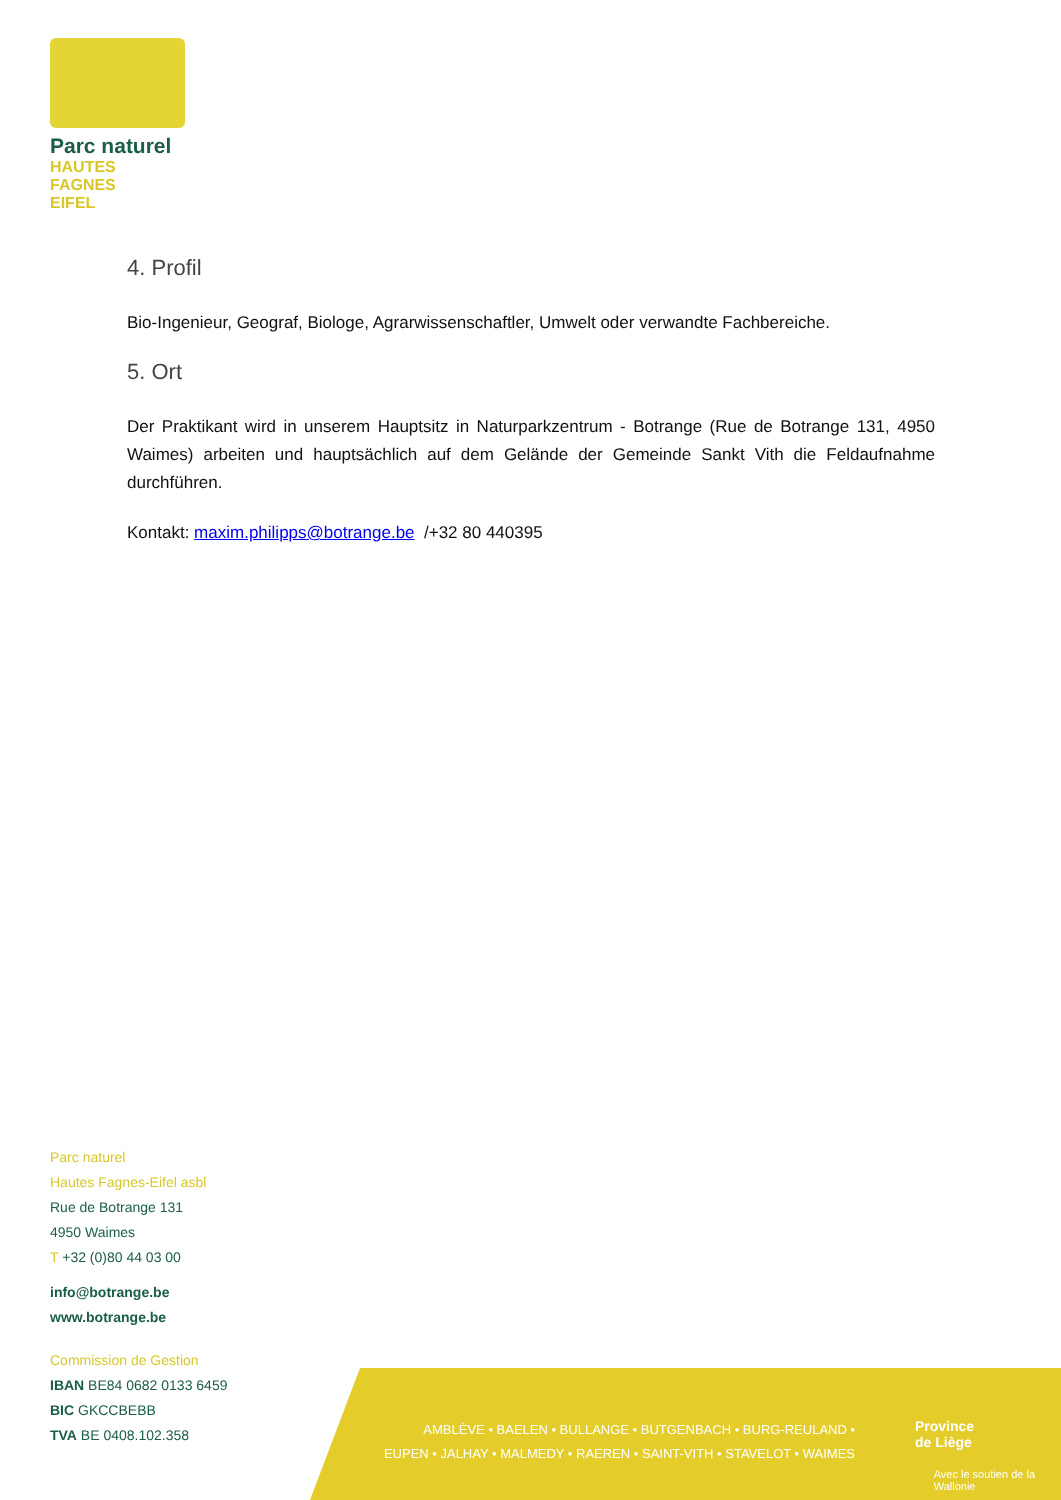Parc naturel
HAUTES FAGNES
EIFEL
4. Profil
Bio-Ingenieur, Geograf, Biologe, Agrarwissenschaftler, Umwelt oder verwandte Fachbereiche.
5. Ort
Der Praktikant wird in unserem Hauptsitz in Naturparkzentrum - Botrange (Rue de Botrange 131, 4950 Waimes) arbeiten und hauptsächlich auf dem Gelände der Gemeinde Sankt Vith die Feldaufnahme durchführen.
Kontakt: maxim.philipps@botrange.be /+32 80 440395
Parc naturel
Hautes Fagnes-Eifel asbl
Rue de Botrange 131
4950 Waimes
T +32 (0)80 44 03 00
info@botrange.be
www.botrange.be
Commission de Gestion
IBAN BE84 0682 0133 6459
BIC GKCCBEBB
TVA BE 0408.102.358
AMBLÈVE • BAELEN • BULLANGE • BUTGENBACH • BURG-REULAND •
EUPEN • JALHAY • MALMEDY • RAEREN • SAINT-VITH • STAVELOT • WAIMES
Province
de Liège
Avec le soutien de la
Wallonie